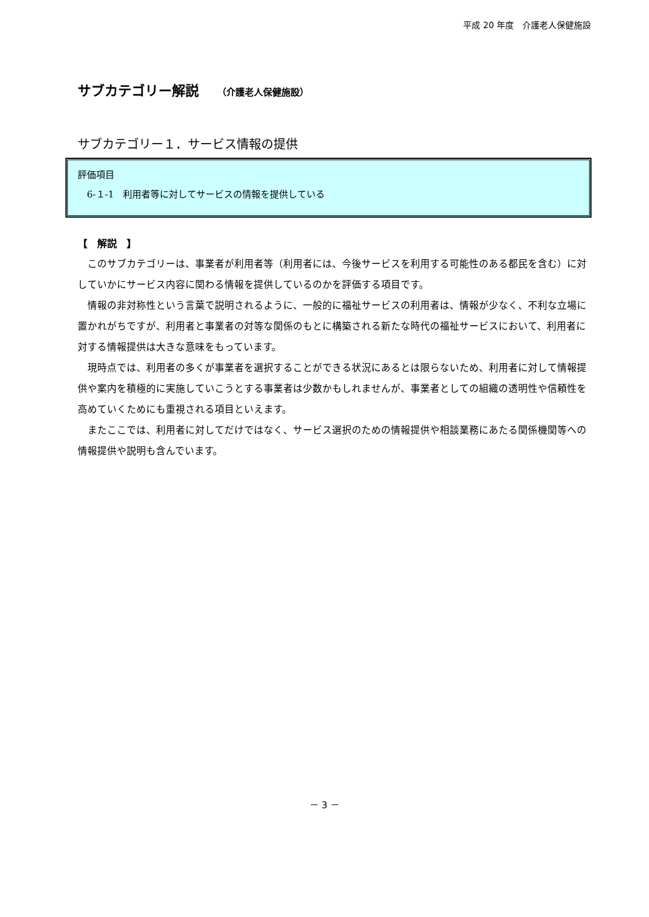平成 20 年度　介護老人保健施設
サブカテゴリー解説 （介護老人保健施設）
サブカテゴリー１．サービス情報の提供
評価項目
　6-１-1　利用者等に対してサービスの情報を提供している
【　解説　】
このサブカテゴリーは、事業者が利用者等（利用者には、今後サービスを利用する可能性のある都民を含む）に対していかにサービス内容に関わる情報を提供しているのかを評価する項目です。
情報の非対称性という言葉で説明されるように、一般的に福祉サービスの利用者は、情報が少なく、不利な立場に置かれがちですが、利用者と事業者の対等な関係のもとに構築される新たな時代の福祉サービスにおいて、利用者に対する情報提供は大きな意味をもっています。
現時点では、利用者の多くが事業者を選択することができる状況にあるとは限らないため、利用者に対して情報提供や案内を積極的に実施していこうとする事業者は少数かもしれませんが、事業者としての組織の透明性や信頼性を高めていくためにも重視される項目といえます。
またここでは、利用者に対してだけではなく、サービス選択のための情報提供や相談業務にあたる関係機関等への情報提供や説明も含んでいます。
－ 3 －